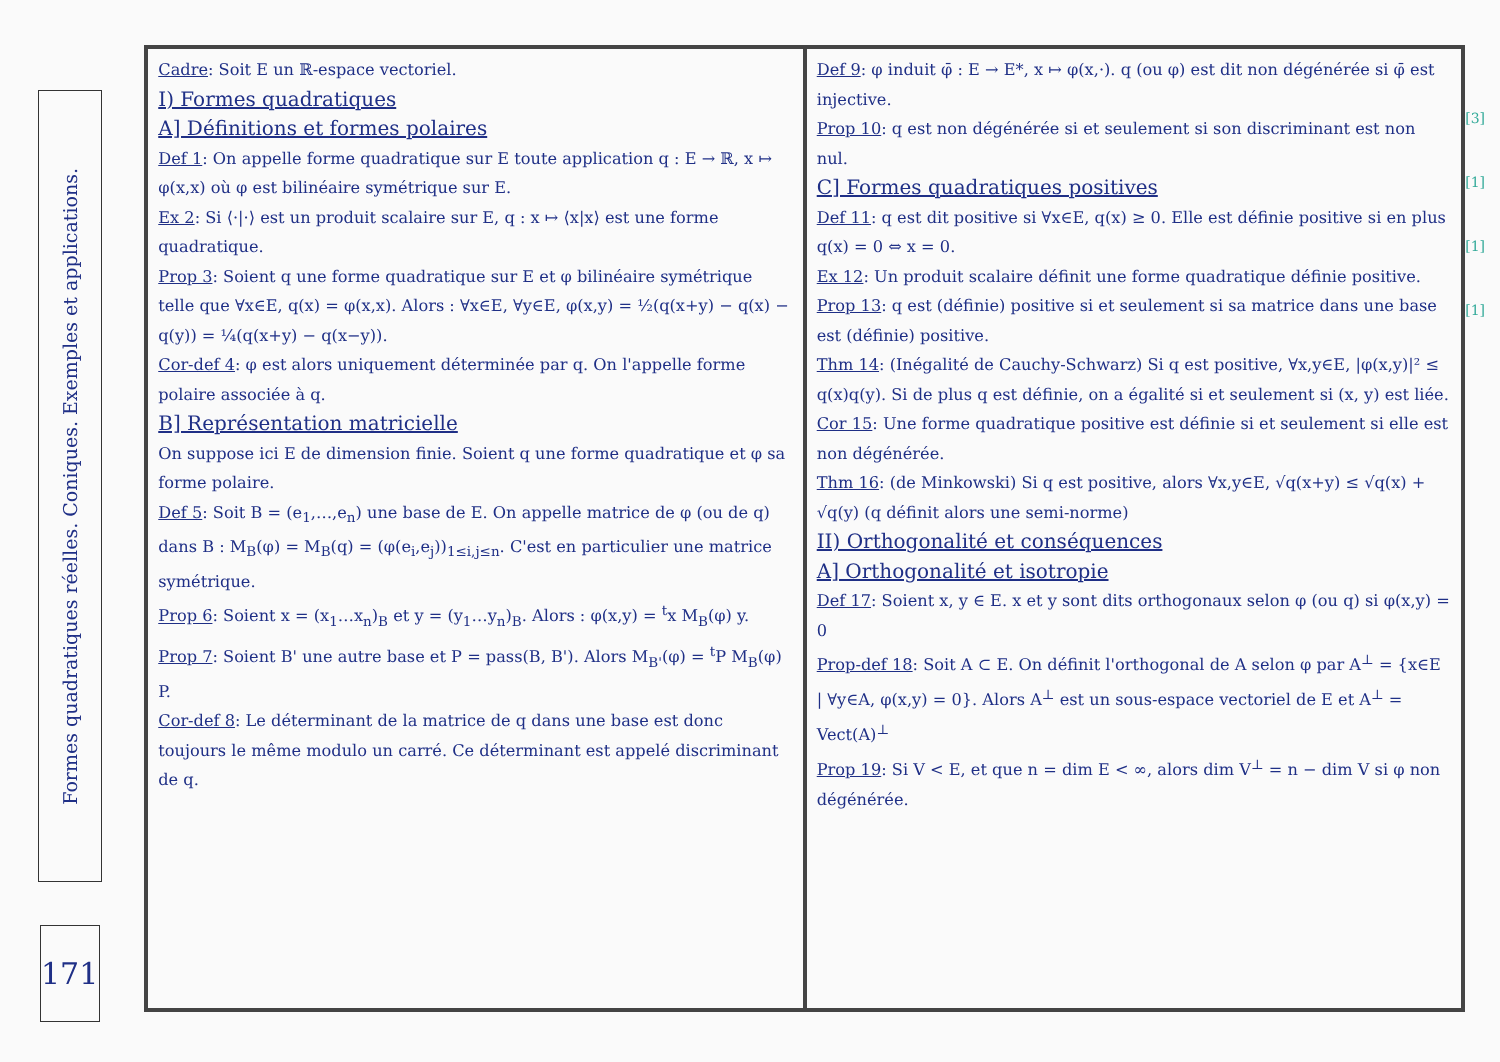Formes quadratiques réelles. Coniques. Exemples et applications.
171
Cadre: Soit E un ℝ-espace vectoriel.
I) Formes quadratiques
A] Définitions et formes polaires
Def 1: On appelle forme quadratique sur E toute application q : E → ℝ, x ↦ φ(x,x) où φ est bilinéaire symétrique sur E.
Ex 2: Si ⟨·|·⟩ est un produit scalaire sur E, q : x ↦ ⟨x|x⟩ est une forme quadratique.
Prop 3: Soient q une forme quadratique sur E et φ bilinéaire symétrique telle que ∀x∈E, q(x) = φ(x,x). Alors : ∀x∈E, ∀y∈E, φ(x,y) = ½(q(x+y) − q(x) − q(y)) = ¼(q(x+y) − q(x−y)).
Cor-def 4: φ est alors uniquement déterminée par q. On l'appelle forme polaire associée à q.
B] Représentation matricielle
On suppose ici E de dimension finie. Soient q une forme quadratique et φ sa forme polaire.
Def 5: Soit B = (e<sub>1</sub>,…,e<sub>n</sub>) une base de E. On appelle matrice de φ (ou de q) dans B : M<sub>B</sub>(φ) = M<sub>B</sub>(q) = (φ(e<sub>i</sub>,e<sub>j</sub>))<sub>1≤i,j≤n</sub>. C'est en particulier une matrice symétrique.
Prop 6: Soient x = (x<sub>1</sub>…x<sub>n</sub>)<sub>B</sub> et y = (y<sub>1</sub>…y<sub>n</sub>)<sub>B</sub>. Alors : φ(x,y) = <sup>t</sup>x M<sub>B</sub>(φ) y.
Prop 7: Soient B' une autre base et P = pass(B, B'). Alors M<sub>B'</sub>(φ) = <sup>t</sup>P M<sub>B</sub>(φ) P.
Cor-def 8: Le déterminant de la matrice de q dans une base est donc toujours le même modulo un carré. Ce déterminant est appelé discriminant de q.
Def 9: φ induit φ̄ : E → E*, x ↦ φ(x,·). q (ou φ) est dit non dégénérée si φ̄ est injective.
Prop 10: q est non dégénérée si et seulement si son discriminant est non nul.
C] Formes quadratiques positives
Def 11: q est dit positive si ∀x∈E, q(x) ≥ 0. Elle est définie positive si en plus q(x) = 0 ⇔ x = 0.
Ex 12: Un produit scalaire définit une forme quadratique définie positive.
Prop 13: q est (définie) positive si et seulement si sa matrice dans une base est (définie) positive.
Thm 14: (Inégalité de Cauchy-Schwarz) Si q est positive, ∀x,y∈E, |φ(x,y)|² ≤ q(x)q(y). Si de plus q est définie, on a égalité si et seulement si (x, y) est liée.
Cor 15: Une forme quadratique positive est définie si et seulement si elle est non dégénérée.
Thm 16: (de Minkowski) Si q est positive, alors ∀x,y∈E, √q(x+y) ≤ √q(x) + √q(y) (q définit alors une semi-norme)
II) Orthogonalité et conséquences
A] Orthogonalité et isotropie
Def 17: Soient x, y ∈ E. x et y sont dits orthogonaux selon φ (ou q) si φ(x,y) = 0
Prop-def 18: Soit A ⊂ E. On définit l'orthogonal de A selon φ par A<sup>⊥</sup> = {x∈E | ∀y∈A, φ(x,y) = 0}. Alors A<sup>⊥</sup> est un sous-espace vectoriel de E et A<sup>⊥</sup> = Vect(A)<sup>⊥</sup>
Prop 19: Si V < E, et que n = dim E < ∞, alors dim V<sup>⊥</sup> = n − dim V si φ non dégénérée.
[3]
[1]
[1]
[1]